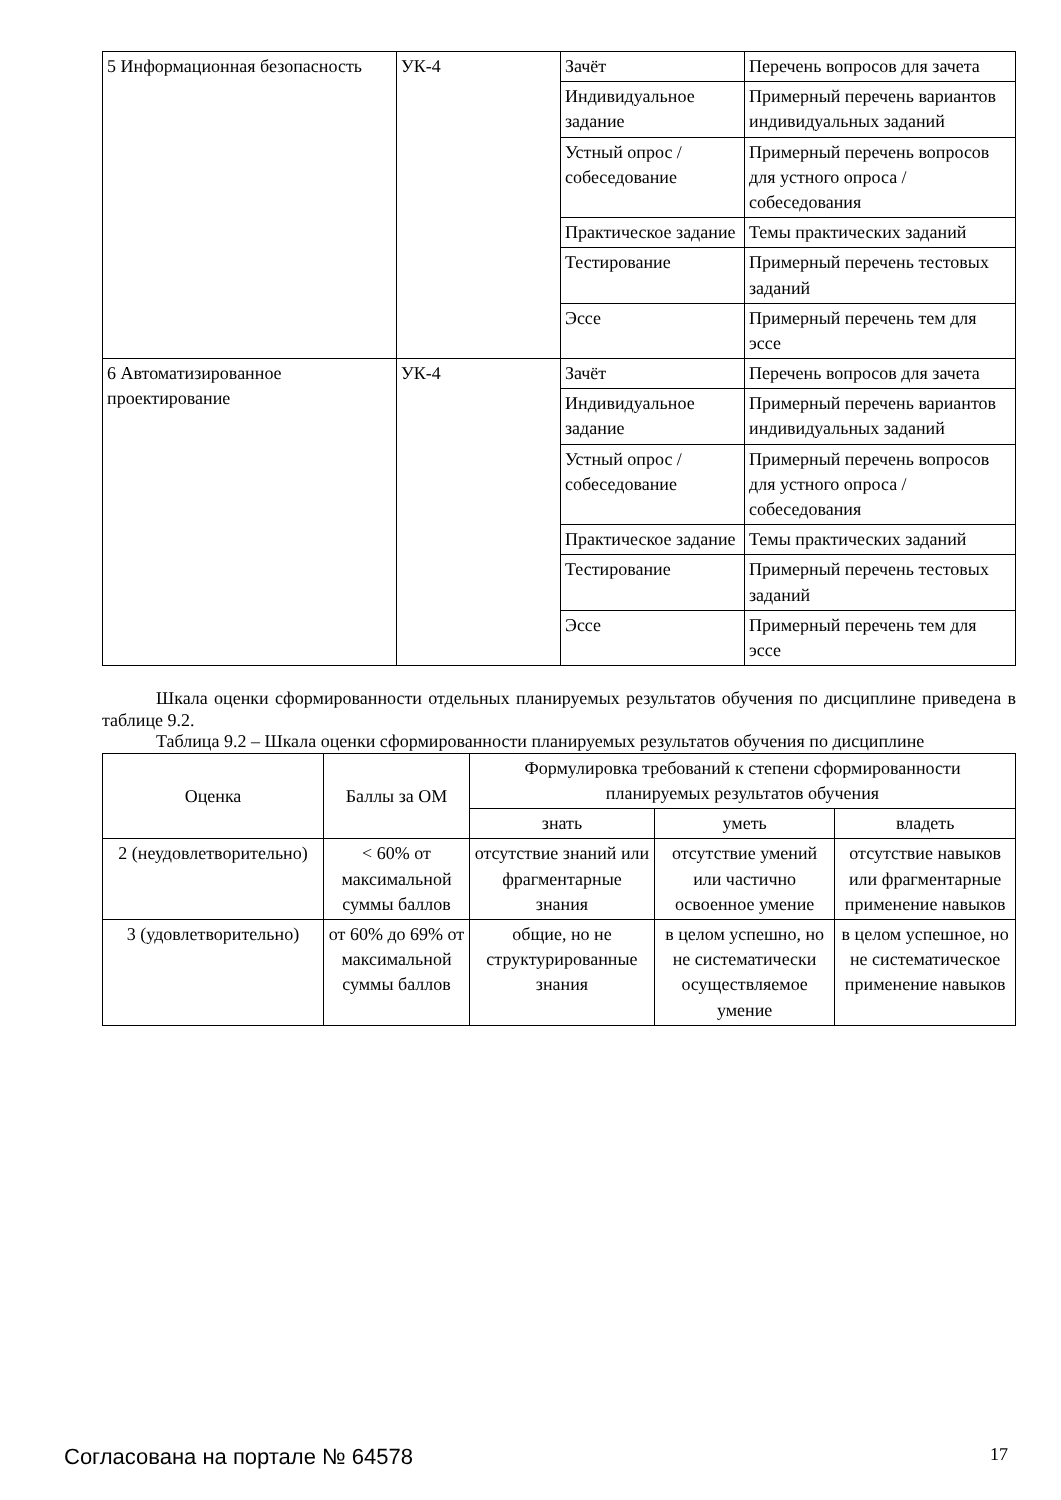| 5 Информационная безопасность | УК-4 | Зачёт | Перечень вопросов для зачета |
| | | Индивидуальное задание | Примерный перечень вариантов индивидуальных заданий |
| | | Устный опрос / собеседование | Примерный перечень вопросов для устного опроса / собеседования |
| | | Практическое задание | Темы практических заданий |
| | | Тестирование | Примерный перечень тестовых заданий |
| | | Эссе | Примерный перечень тем для эссе |
| 6 Автоматизированное проектирование | УК-4 | Зачёт | Перечень вопросов для зачета |
| | | Индивидуальное задание | Примерный перечень вариантов индивидуальных заданий |
| | | Устный опрос / собеседование | Примерный перечень вопросов для устного опроса / собеседования |
| | | Практическое задание | Темы практических заданий |
| | | Тестирование | Примерный перечень тестовых заданий |
| | | Эссе | Примерный перечень тем для эссе |
Шкала оценки сформированности отдельных планируемых результатов обучения по дисциплине приведена в таблице 9.2.
Таблица 9.2 – Шкала оценки сформированности планируемых результатов обучения по дисциплине
| Оценка | Баллы за ОМ | Формулировка требований к степени сформированности планируемых результатов обучения | | |
| --- | --- | --- | --- | --- |
| | | знать | уметь | владеть |
| 2 (неудовлетворительно) | < 60% от максимальной суммы баллов | отсутствие знаний или фрагментарные знания | отсутствие умений или частично освоенное умение | отсутствие навыков или фрагментарные применение навыков |
| 3 (удовлетворительно) | от 60% до 69% от максимальной суммы баллов | общие, но не структурированные знания | в целом успешно, но не систематически осуществляемое умение | в целом успешное, но не систематическое применение навыков |
Согласована на портале № 64578 17